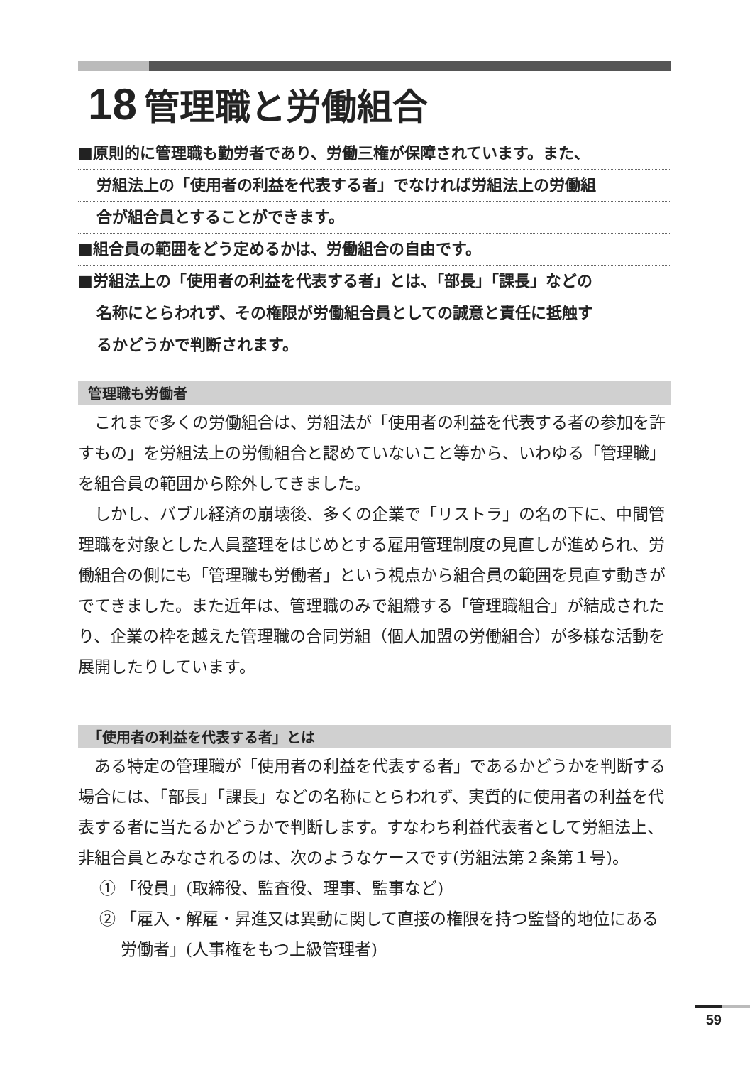18 管理職と労働組合
■原則的に管理職も勤労者であり、労働三権が保障されています。また、
労組法上の「使用者の利益を代表する者」でなければ労組法上の労働組
合が組合員とすることができます。
■組合員の範囲をどう定めるかは、労働組合の自由です。
■労組法上の「使用者の利益を代表する者」とは、「部長」「課長」などの
名称にとらわれず、その権限が労働組合員としての誠意と責任に抵触す
るかどうかで判断されます。
管理職も労働者
これまで多くの労働組合は、労組法が「使用者の利益を代表する者の参加を許すもの」を労組法上の労働組合と認めていないこと等から、いわゆる「管理職」を組合員の範囲から除外してきました。
しかし、バブル経済の崩壊後、多くの企業で「リストラ」の名の下に、中間管理職を対象とした人員整理をはじめとする雇用管理制度の見直しが進められ、労働組合の側にも「管理職も労働者」という視点から組合員の範囲を見直す動きがでてきました。また近年は、管理職のみで組織する「管理職組合」が結成されたり、企業の枠を越えた管理職の合同労組（個人加盟の労働組合）が多様な活動を展開したりしています。
「使用者の利益を代表する者」とは
ある特定の管理職が「使用者の利益を代表する者」であるかどうかを判断する場合には、「部長」「課長」などの名称にとらわれず、実質的に使用者の利益を代表する者に当たるかどうかで判断します。すなわち利益代表者として労組法上、非組合員とみなされるのは、次のようなケースです(労組法第２条第１号)。
① 「役員」(取締役、監査役、理事、監事など)
② 「雇入・解雇・昇進又は異動に関して直接の権限を持つ監督的地位にある労働者」(人事権をもつ上級管理者)
59